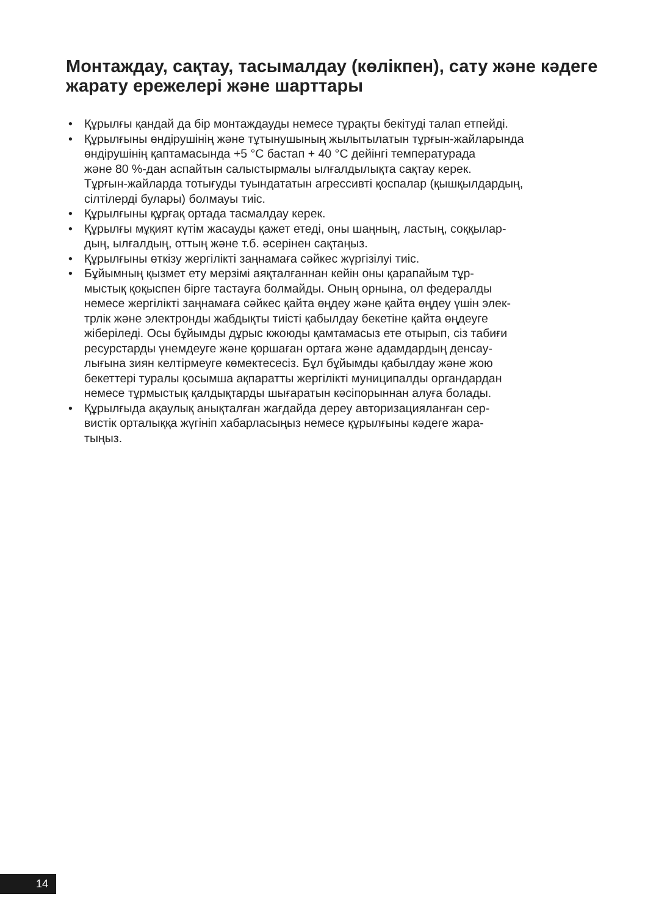Монтаждау, сақтау, тасымалдау (көлікпен), сату және кәдеге жарату ережелері және шарттары
• Құрылғы қандай да бір монтаждауды немесе тұрақты бекітуді талап етпейді.
• Құрылғыны өндірушінің және тұтынушының жылытылатын тұрғын-жайларында өндірушінің қаптамасында +5 °C бастап + 40 °C дейінгі температурада және 80 %-дан аспайтын салыстырмалы ылғалдылықта сақтау керек. Тұрғын-жайларда тотығуды туындататын агрессивті қоспалар (қышқылдардың, сілтілерді булары) болмауы тиіс.
• Құрылғыны құрғақ ортада тасмалдау керек.
• Құрылғы мұқият күтім жасауды қажет етеді, оны шаңның, ластың, соққылар- дың, ылғалдың, оттың және т.б. әсерінен сақтаңыз.
• Құрылғыны өткізу жергілікті заңнамаға сәйкес жүргізілуі тиіс.
• Бұйымның қызмет ету мерзімі аяқталғаннан кейін оны қарапайым тұр- мыстық қоқыспен бірге тастауға болмайды. Оның орнына, ол федералды немесе жергілікті заңнамаға сәйкес қайта өңдеу және қайта өңдеу үшін элек- трлік және электронды жабдықты тиісті қабылдау бекетіне қайта өңдеуге жіберіледі. Осы бұйымды дұрыс кжоюды қамтамасыз ете отырып, сіз табиғи ресурстарды үнемдеуге және қоршаған ортаға және адамдардың денсау- лығына зиян келтірмеуге көмектесесіз. Бұл бұйымды қабылдау және жою бекеттері туралы қосымша ақпаратты жергілікті муниципалды органдардан немесе тұрмыстық қалдықтарды шығаратын кәсіпорыннан алуға болады.
• Құрылғыда ақаулық анықталған жағдайда дереу авторизацияланған сер- вистік орталыққа жүгініп хабарласыңыз немесе құрылғыны кәдеге жара- тыңыз.
14